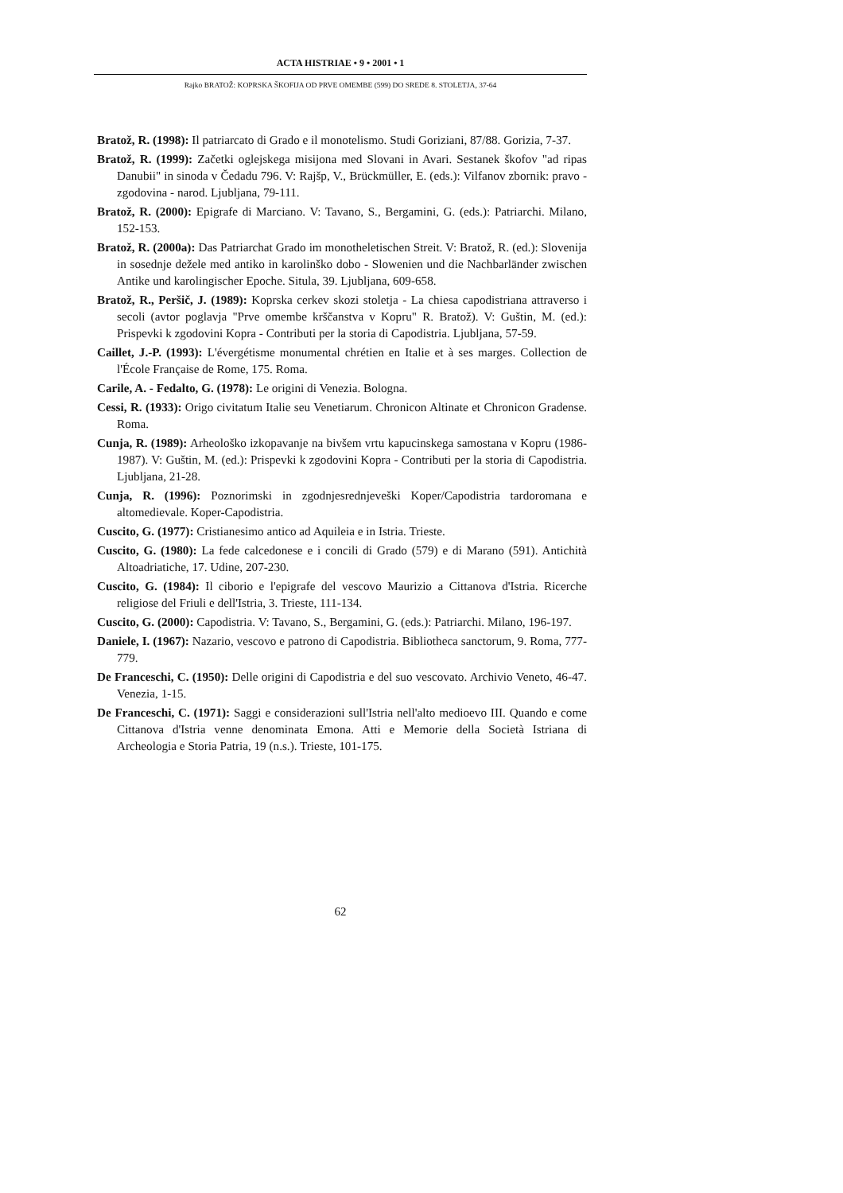ACTA HISTRIAE • 9 • 2001 • 1
Rajko BRATOŽ: KOPRSKA ŠKOFIJA OD PRVE OMEMBE (599) DO SREDE 8. STOLETJA, 37-64
Bratož, R. (1998): Il patriarcato di Grado e il monotelismo. Studi Goriziani, 87/88. Gorizia, 7-37.
Bratož, R. (1999): Začetki oglejskega misijona med Slovani in Avari. Sestanek škofov "ad ripas Danubii" in sinoda v Čedadu 796. V: Rajšp, V., Brückmüller, E. (eds.): Vilfanov zbornik: pravo - zgodovina - narod. Ljubljana, 79-111.
Bratož, R. (2000): Epigrafe di Marciano. V: Tavano, S., Bergamini, G. (eds.): Patriarchi. Milano, 152-153.
Bratož, R. (2000a): Das Patriarchat Grado im monotheletischen Streit. V: Bratož, R. (ed.): Slovenija in sosednje dežele med antiko in karolinško dobo - Slowenien und die Nachbarländer zwischen Antike und karolingischer Epoche. Situla, 39. Ljubljana, 609-658.
Bratož, R., Peršič, J. (1989): Koprska cerkev skozi stoletja - La chiesa capodistriana attraverso i secoli (avtor poglavja "Prve omembe krščanstva v Kopru" R. Bratož). V: Guštin, M. (ed.): Prispevki k zgodovini Kopra - Contributi per la storia di Capodistria. Ljubljana, 57-59.
Caillet, J.-P. (1993): L'évergétisme monumental chrétien en Italie et à ses marges. Collection de l'École Française de Rome, 175. Roma.
Carile, A. - Fedalto, G. (1978): Le origini di Venezia. Bologna.
Cessi, R. (1933): Origo civitatum Italie seu Venetiarum. Chronicon Altinate et Chronicon Gradense. Roma.
Cunja, R. (1989): Arheološko izkopavanje na bivšem vrtu kapucinskega samostana v Kopru (1986-1987). V: Guštin, M. (ed.): Prispevki k zgodovini Kopra - Contributi per la storia di Capodistria. Ljubljana, 21-28.
Cunja, R. (1996): Poznorimski in zgodnjesrednjeveški Koper/Capodistria tardoromana e altomedievale. Koper-Capodistria.
Cuscito, G. (1977): Cristianesimo antico ad Aquileia e in Istria. Trieste.
Cuscito, G. (1980): La fede calcedonese e i concili di Grado (579) e di Marano (591). Antichità Altoadriatiche, 17. Udine, 207-230.
Cuscito, G. (1984): Il ciborio e l'epigrafe del vescovo Maurizio a Cittanova d'Istria. Ricerche religiose del Friuli e dell'Istria, 3. Trieste, 111-134.
Cuscito, G. (2000): Capodistria. V: Tavano, S., Bergamini, G. (eds.): Patriarchi. Milano, 196-197.
Daniele, I. (1967): Nazario, vescovo e patrono di Capodistria. Bibliotheca sanctorum, 9. Roma, 777-779.
De Franceschi, C. (1950): Delle origini di Capodistria e del suo vescovato. Archivio Veneto, 46-47. Venezia, 1-15.
De Franceschi, C. (1971): Saggi e considerazioni sull'Istria nell'alto medioevo III. Quando e come Cittanova d'Istria venne denominata Emona. Atti e Memorie della Società Istriana di Archeologia e Storia Patria, 19 (n.s.). Trieste, 101-175.
62